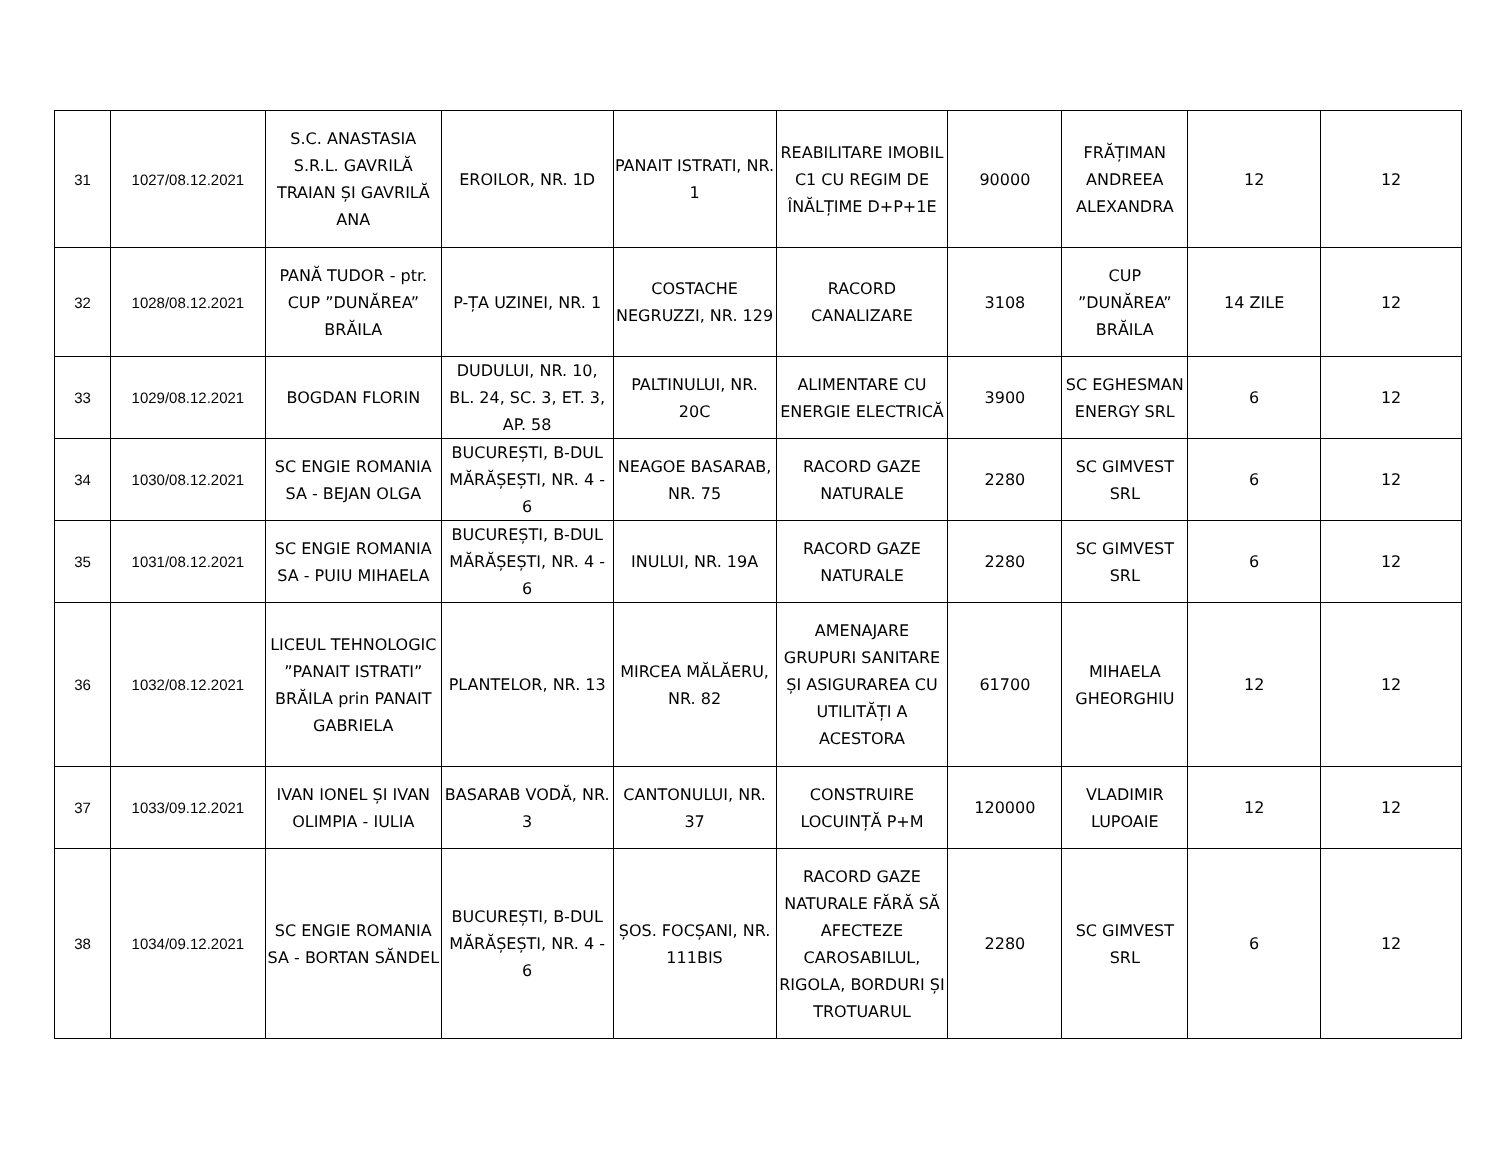| 31 | 1027/08.12.2021 | S.C. ANASTASIA S.R.L. GAVRILĂ TRAIAN ȘI GAVRILĂ ANA | EROILOR, NR. 1D | PANAIT ISTRATI, NR. 1 | REABILITARE IMOBIL C1 CU REGIM DE ÎNĂLȚIME D+P+1E | 90000 | FRĂȚIMAN ANDREEA ALEXANDRA | 12 | 12 |
| 32 | 1028/08.12.2021 | PANĂ TUDOR - ptr. CUP ”DUNĂREA” BRĂILA | P-ȚA UZINEI, NR. 1 | COSTACHE NEGRUZZI, NR. 129 | RACORD CANALIZARE | 3108 | CUP ”DUNĂREA” BRĂILA | 14 ZILE | 12 |
| 33 | 1029/08.12.2021 | BOGDAN FLORIN | DUDULUI, NR. 10, BL. 24, SC. 3, ET. 3, AP. 58 | PALTINULUI, NR. 20C | ALIMENTARE CU ENERGIE ELECTRICĂ | 3900 | SC EGHESMAN ENERGY SRL | 6 | 12 |
| 34 | 1030/08.12.2021 | SC ENGIE ROMANIA SA - BEJAN OLGA | BUCUREȘTI, B-DUL MĂRĂȘEȘTI, NR. 4 - 6 | NEAGOE BASARAB, NR. 75 | RACORD GAZE NATURALE | 2280 | SC GIMVEST SRL | 6 | 12 |
| 35 | 1031/08.12.2021 | SC ENGIE ROMANIA SA - PUIU MIHAELA | BUCUREȘTI, B-DUL MĂRĂȘEȘTI, NR. 4 - 6 | INULUI, NR. 19A | RACORD GAZE NATURALE | 2280 | SC GIMVEST SRL | 6 | 12 |
| 36 | 1032/08.12.2021 | LICEUL TEHNOLOGIC ”PANAIT ISTRATI” BRĂILA prin PANAIT GABRIELA | PLANTELOR, NR. 13 | MIRCEA MĂLĂERU, NR. 82 | AMENAJARE GRUPURI SANITARE ȘI ASIGURAREA CU UTILITĂȚI A ACESTORA | 61700 | MIHAELA GHEORGHIU | 12 | 12 |
| 37 | 1033/09.12.2021 | IVAN IONEL ȘI IVAN OLIMPIA - IULIA | BASARAB VODĂ, NR. 3 | CANTONULUI, NR. 37 | CONSTRUIRE LOCUINȚĂ P+M | 120000 | VLADIMIR LUPOAIE | 12 | 12 |
| 38 | 1034/09.12.2021 | SC ENGIE ROMANIA SA - BORTAN SĂNDEL | BUCUREȘTI, B-DUL MĂRĂȘEȘTI, NR. 4 - 6 | ȘOS. FOCȘANI, NR. 111BIS | RACORD GAZE NATURALE FĂRĂ SĂ AFECTEZE CAROSABILUL, RIGOLA, BORDURI ȘI TROTUARUL | 2280 | SC GIMVEST SRL | 6 | 12 |